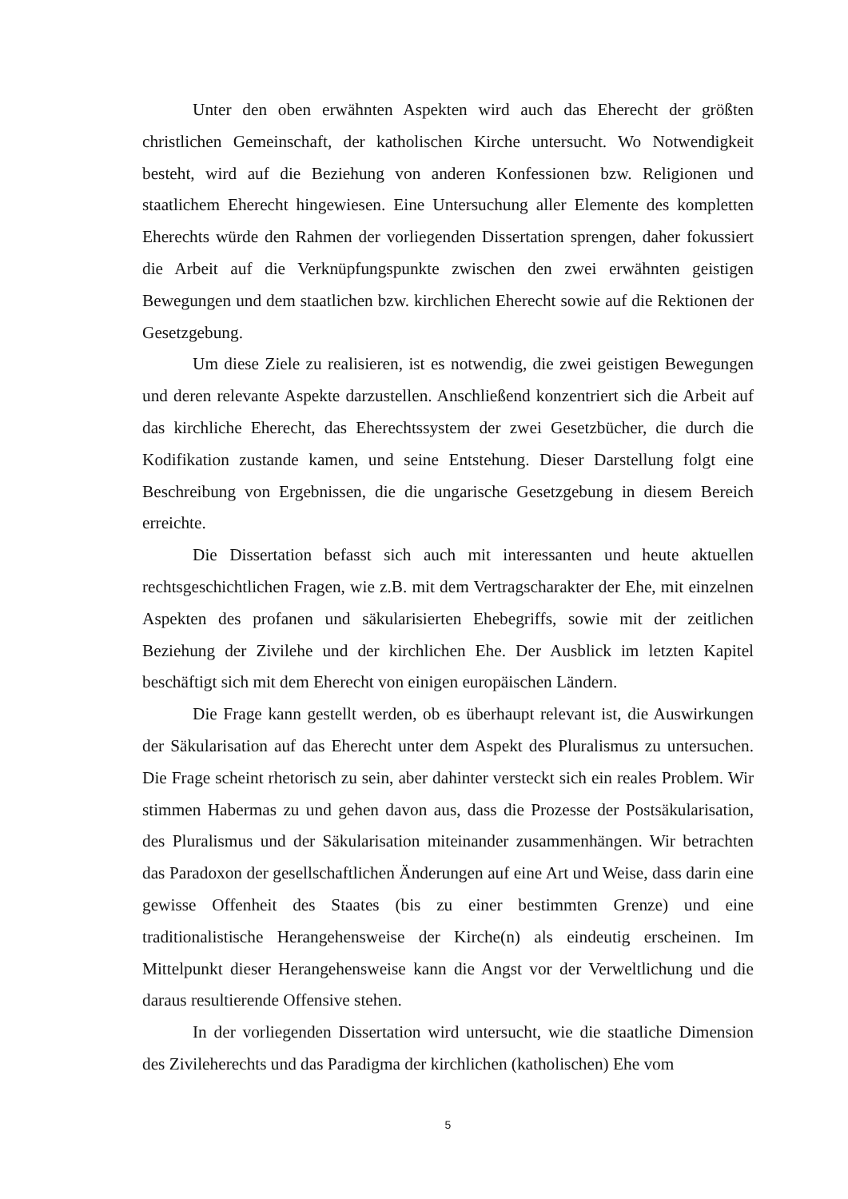Unter den oben erwähnten Aspekten wird auch das Eherecht der größten christlichen Gemeinschaft, der katholischen Kirche untersucht. Wo Notwendigkeit besteht, wird auf die Beziehung von anderen Konfessionen bzw. Religionen und staatlichem Eherecht hingewiesen. Eine Untersuchung aller Elemente des kompletten Eherechts würde den Rahmen der vorliegenden Dissertation sprengen, daher fokussiert die Arbeit auf die Verknüpfungspunkte zwischen den zwei erwähnten geistigen Bewegungen und dem staatlichen bzw. kirchlichen Eherecht sowie auf die Rektionen der Gesetzgebung.
Um diese Ziele zu realisieren, ist es notwendig, die zwei geistigen Bewegungen und deren relevante Aspekte darzustellen. Anschließend konzentriert sich die Arbeit auf das kirchliche Eherecht, das Eherechtssystem der zwei Gesetzbücher, die durch die Kodifikation zustande kamen, und seine Entstehung. Dieser Darstellung folgt eine Beschreibung von Ergebnissen, die die ungarische Gesetzgebung in diesem Bereich erreichte.
Die Dissertation befasst sich auch mit interessanten und heute aktuellen rechtsgeschichtlichen Fragen, wie z.B. mit dem Vertragscharakter der Ehe, mit einzelnen Aspekten des profanen und säkularisierten Ehebegriffs, sowie mit der zeitlichen Beziehung der Zivilehe und der kirchlichen Ehe. Der Ausblick im letzten Kapitel beschäftigt sich mit dem Eherecht von einigen europäischen Ländern.
Die Frage kann gestellt werden, ob es überhaupt relevant ist, die Auswirkungen der Säkularisation auf das Eherecht unter dem Aspekt des Pluralismus zu untersuchen. Die Frage scheint rhetorisch zu sein, aber dahinter versteckt sich ein reales Problem. Wir stimmen Habermas zu und gehen davon aus, dass die Prozesse der Postsäkularisation, des Pluralismus und der Säkularisation miteinander zusammenhängen. Wir betrachten das Paradoxon der gesellschaftlichen Änderungen auf eine Art und Weise, dass darin eine gewisse Offenheit des Staates (bis zu einer bestimmten Grenze) und eine traditionalistische Herangehensweise der Kirche(n) als eindeutig erscheinen. Im Mittelpunkt dieser Herangehensweise kann die Angst vor der Verweltlichung und die daraus resultierende Offensive stehen.
In der vorliegenden Dissertation wird untersucht, wie die staatliche Dimension des Zivileherechts und das Paradigma der kirchlichen (katholischen) Ehe vom
5